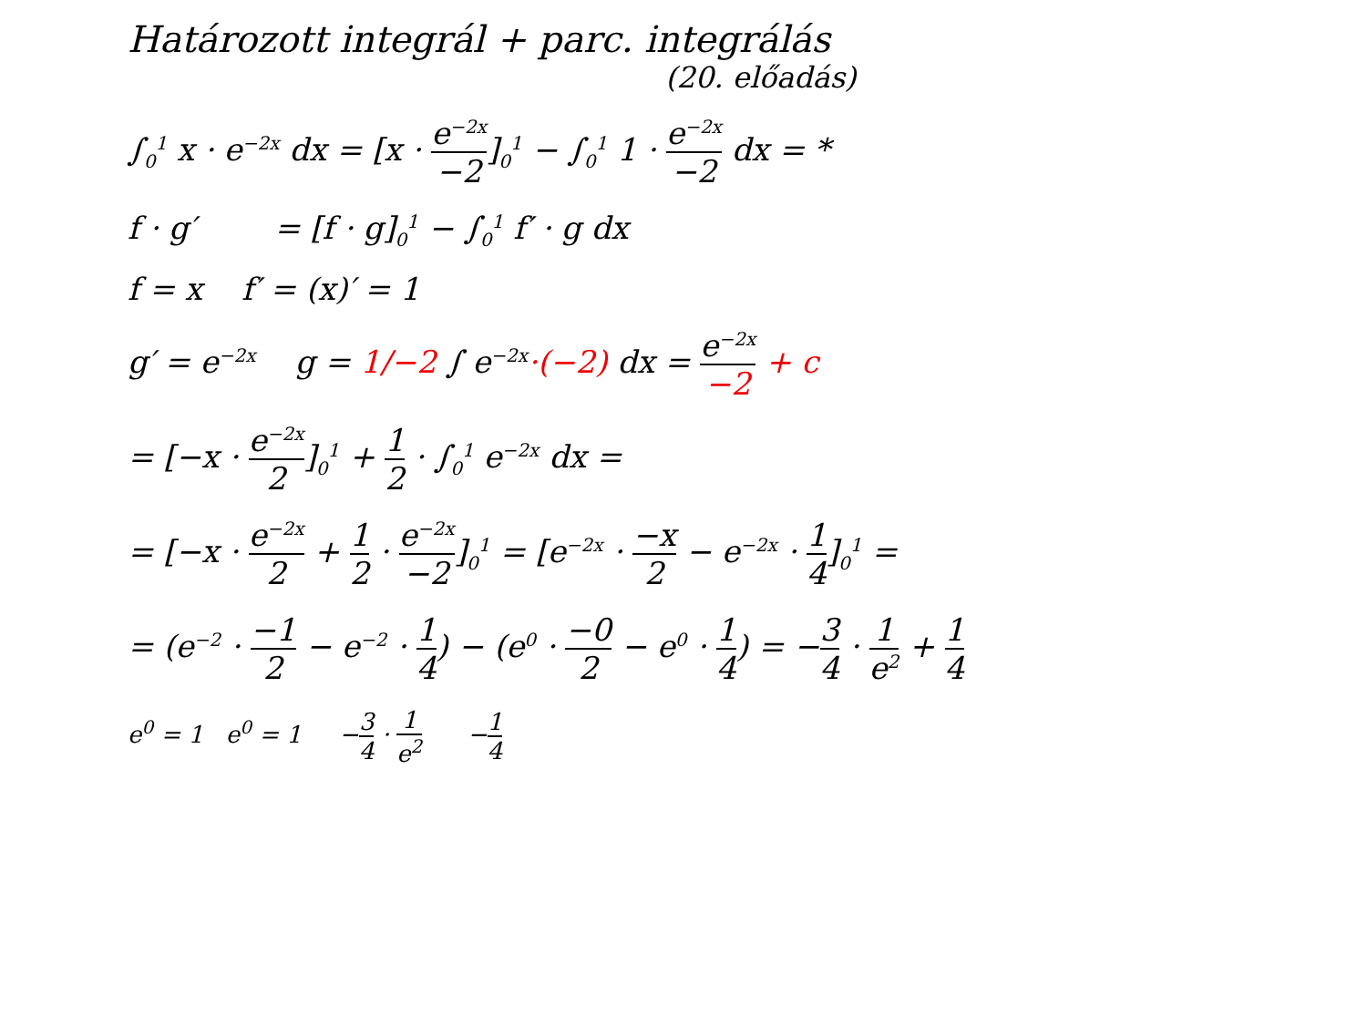Határozott integrál + parc. integrálás
(20. előadás)
∫<sub>0</sub><sup>1</sup> x · e<sup>−2x</sup> dx = [x · e<sup>−2x</sup> −2]<sub>0</sub><sup>1</sup> − ∫<sub>0</sub><sup>1</sup> 1 · e<sup>−2x</sup> −2 dx = *
f · g′ = [f · g]<sub>0</sub><sup>1</sup> − ∫<sub>0</sub><sup>1</sup> f′ · g dx
f = x f′ = (x)′ = 1
g′ = e<sup>−2x</sup> g = 1/−2 ∫ e<sup>−2x</sup>·(−2) dx = e<sup>−2x</sup> −2 + c
= [−x · e<sup>−2x</sup> 2]<sub>0</sub><sup>1</sup> + 1 2 · ∫<sub>0</sub><sup>1</sup> e<sup>−2x</sup> dx =
= [−x · e<sup>−2x</sup> 2 + 1 2 · e<sup>−2x</sup> −2]<sub>0</sub><sup>1</sup> = [e<sup>−2x</sup> · −x 2 − e<sup>−2x</sup> · 1 4]<sub>0</sub><sup>1</sup> =
= (e<sup>−2</sup> · −1 2 − e<sup>−2</sup> · 1 4) − (e<sup>0</sup> · −0 2 − e<sup>0</sup> · 1 4) = −3 4 · 1 e<sup>2</sup> + 1 4
e<sup>0</sup> = 1 e<sup>0</sup> = 1 −3 4 · 1 e<sup>2</sup> −1 4